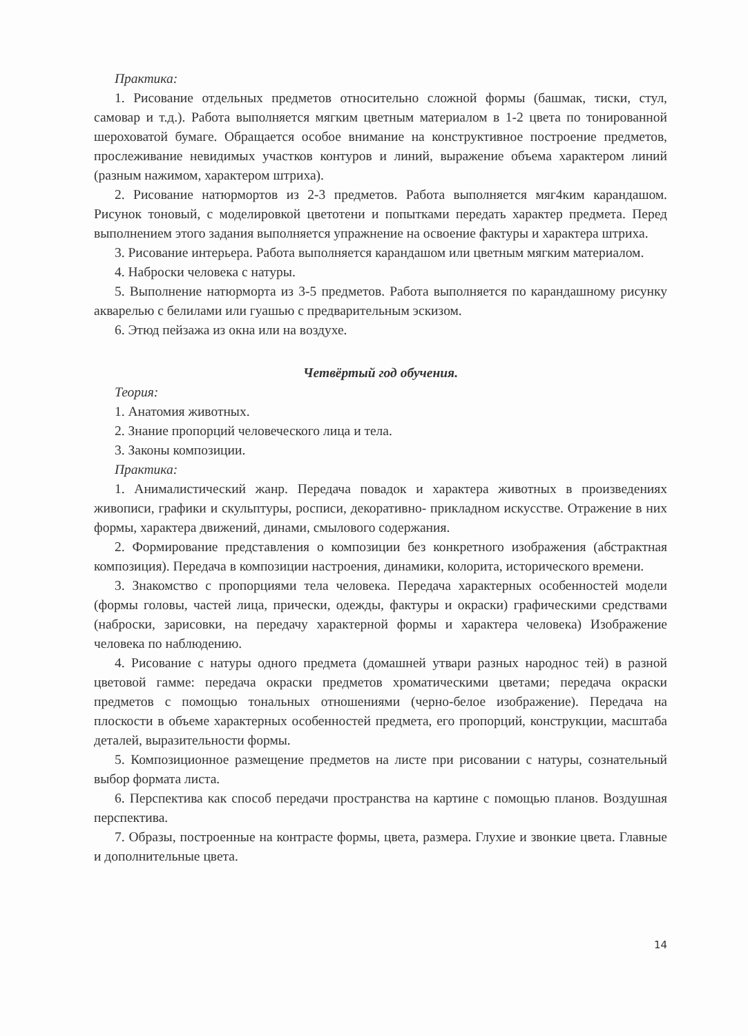Практика:
1. Рисование отдельных предметов относительно сложной формы (башмак, тиски, стул, самовар и т.д.). Работа выполняется мягким цветным материалом в 1-2 цвета по тонированной шероховатой бумаге. Обращается особое внимание на конструктивное построение предметов, прослеживание невидимых участков контуров и линий, выражение объема характером линий (разным нажимом, характером штриха).
2. Рисование натюрмортов из 2-3 предметов. Работа выполняется мяг4ким карандашом. Рисунок тоновый, с моделировкой цветотени и попытками передать характер предмета. Перед выполнением этого задания выполняется упражнение на освоение фактуры и характера штриха.
3. Рисование интерьера. Работа выполняется карандашом или цветным мягким материалом.
4. Наброски человека с натуры.
5. Выполнение натюрморта из 3-5 предметов. Работа выполняется по карандашному рисунку акварелью с белилами или гуашью с предварительным эскизом.
6. Этюд пейзажа из окна или на воздухе.
Четвёртый год обучения.
Теория:
1. Анатомия животных.
2. Знание пропорций человеческого лица и тела.
3. Законы композиции.
Практика:
1. Анималистический жанр. Передача повадок и характера животных в произведениях живописи, графики и скульптуры, росписи, декоративно- прикладном искусстве. Отражение в них формы, характера движений, динами, смылового содержания.
2. Формирование представления о композиции без конкретного изображения (абстрактная композиция). Передача в композиции настроения, динамики, колорита, исторического времени.
3. Знакомство с пропорциями тела человека. Передача характерных особенностей модели (формы головы, частей лица, прически, одежды, фактуры и окраски) графическими средствами (наброски, зарисовки, на передачу характерной формы и характера человека) Изображение человека по наблюдению.
4. Рисование с натуры одного предмета (домашней утвари разных народнос тей) в разной цветовой гамме: передача окраски предметов хроматическими цветами; передача окраски предметов с помощью тональных отношениями (черно-белое изображение). Передача на плоскости в объеме характерных особенностей предмета, его пропорций, конструкции, масштаба деталей, выразительности формы.
5. Композиционное размещение предметов на листе при рисовании с натуры, сознательный выбор формата листа.
6. Перспектива как способ передачи пространства на картине с помощью планов. Воздушная перспектива.
7. Образы, построенные на контрасте формы, цвета, размера. Глухие и звонкие цвета. Главные и дополнительные цвета.
14